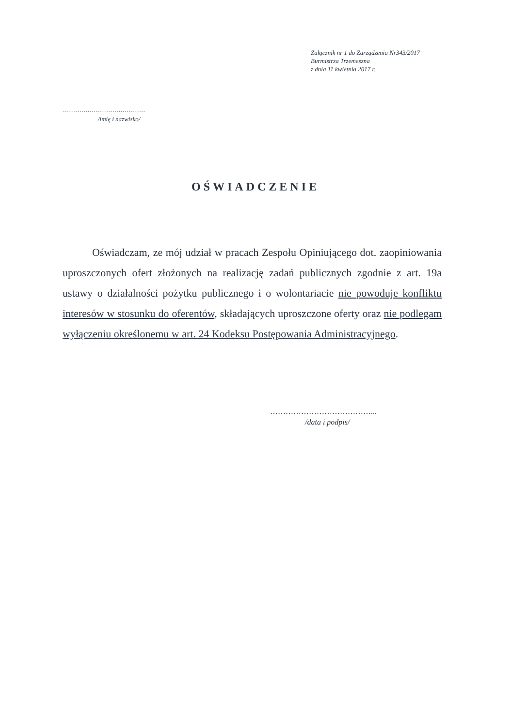Załącznik nr 1 do Zarządzenia Nr343/2017
Burmistrza Trzemeszna
z dnia 11 kwietnia 2017 r.
........................................
/imię i nazwisko/
OŚWIADCZENIE
Oświadczam, ze mój udział w pracach Zespołu Opiniującego dot. zaopiniowania uproszczonych ofert złożonych na realizację zadań publicznych zgodnie z art. 19a ustawy o działalności pożytku publicznego i o wolontariacie nie powoduje konfliktu interesów w stosunku do oferentów, składających uproszczone oferty oraz nie podlegam wyłączeniu określonemu w art. 24 Kodeksu Postępowania Administracyjnego.
…………………………………...
/data i podpis/